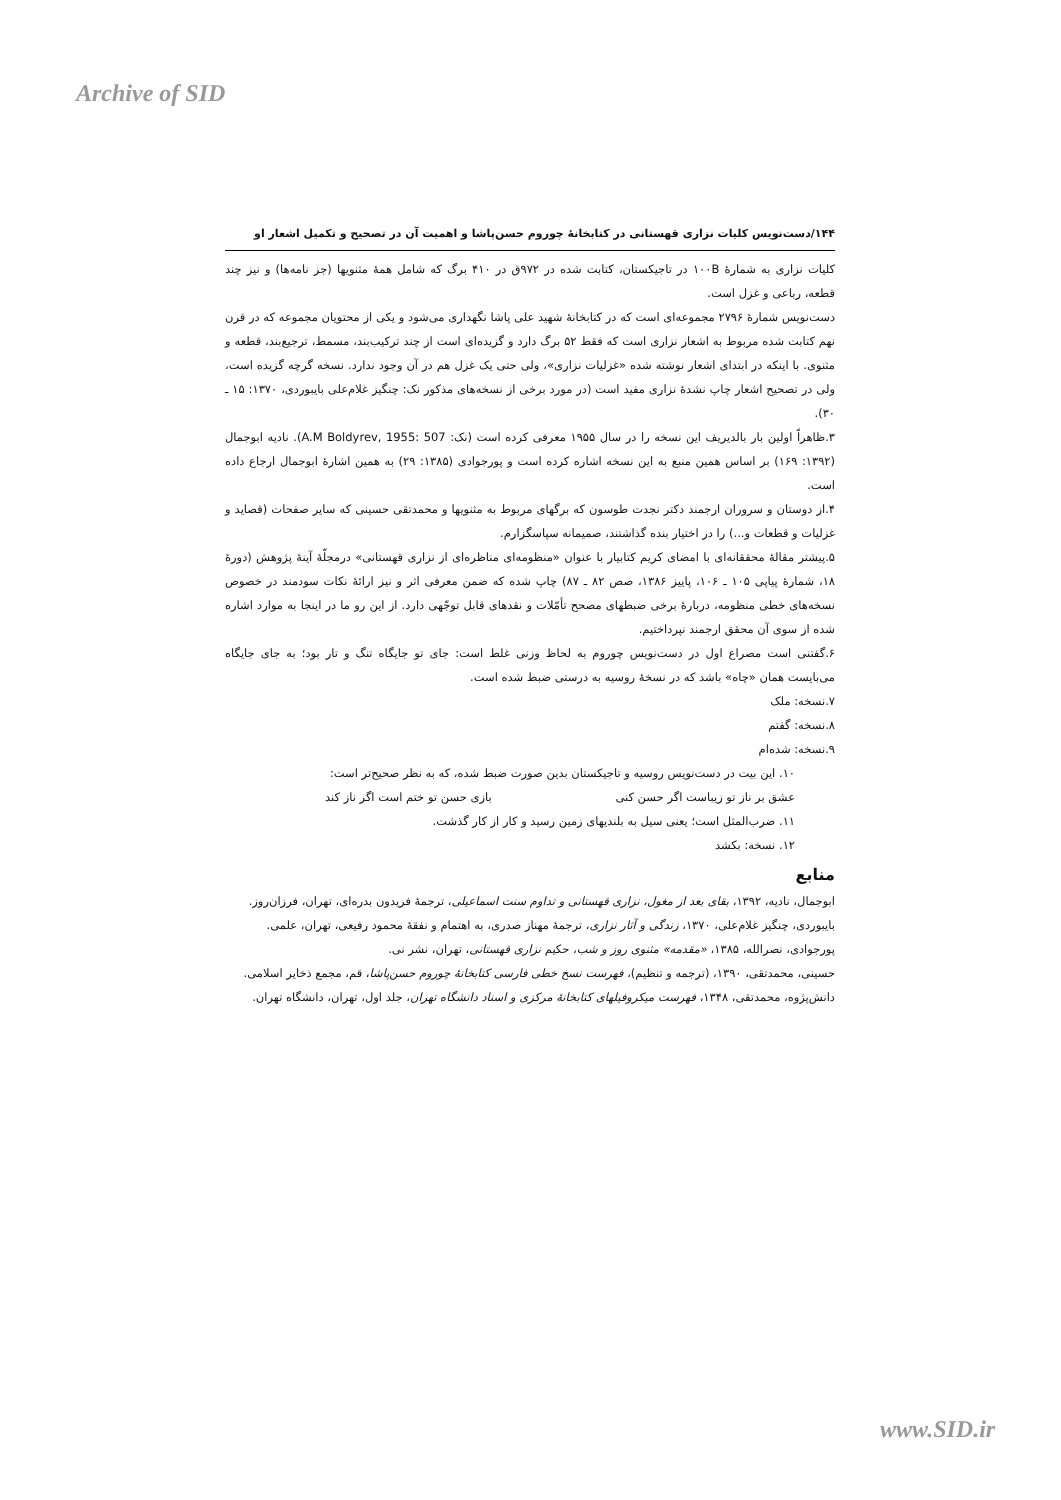Archive of SID
۱۴۴/دست‌نویس کلیات نزاری قهستانی در کتابخانهٔ چوروم حسن‌پاشا و اهمیت آن در تصحیح و تکمیل اشعار او
کلیات نزاری به شمارهٔ ۱۰۰B در تاجیکستان، کتابت شده در ۹۷۲ق در ۴۱۰ برگ که شامل همهٔ مثنویها (جز نامه‌ها) و نیز چند قطعه، رباعی و غزل است.
دست‌نویس شمارهٔ ۲۷۹۶ مجموعه‌ای است که در کتابخانهٔ شهید علی پاشا نگهداری می‌شود و یکی از محتویان مجموعه که در قرن نهم کتابت شده مربوط به اشعار نزاری است که فقط ۵۲ برگ دارد و گزیده‌ای است از چند ترکیب‌بند، مسمط، ترجیع‌بند، قطعه و مثنوی. با اینکه در ابتدای اشعار نوشته شده «غزلیات نزاری»، ولی حتی یک غزل هم در آن وجود ندارد. نسخه گرچه گزیده است، ولی در تصحیح اشعار چاپ نشدهٔ نزاری مفید است (در مورد برخی از نسخه‌های مذکور نک: چنگیز غلام‌علی بایبوردی، ۱۳۷۰: ۱۵ ـ ۳۰).
۳.ظاهراً اولین بار بالدیریف این نسخه را در سال ۱۹۵۵ معرفی کرده است (نک: A.M Boldyrev, 1955: 507). نادیه ابوجمال (۱۳۹۲: ۱۶۹) بر اساس همین منبع به این نسخه اشاره کرده است و پورجوادی (۱۳۸۵: ۲۹) به همین اشارهٔ ابوجمال ارجاع داده است.
۴.از دوستان و سروران ارجمند دکتر نجدت طوسون که برگهای مربوط به مثنویها و محمدتقی حسینی که سایر صفحات (قصاید و غزلیات و قطعات و...) را در اختیار بنده گذاشتند، صمیمانه سپاسگزارم.
۵.پیشتر مقالهٔ محققانه‌ای با امضای کریم کتابیار با عنوان «منظومه‌ای مناظره‌ای از نزاری قهستانی» درمجلّهٔ آینهٔ پژوهش (دورهٔ ۱۸، شمارهٔ پیاپی ۱۰۵ ـ ۱۰۶، پاییز ۱۳۸۶، صص ۸۲ ـ ۸۷) چاپ شده که ضمن معرفی اثر و نیز ارائهٔ نکات سودمند در خصوص نسخه‌های خطی منظومه، دربارهٔ برخی ضبطهای مصحح تأمّلات و نقدهای قابل توجّهی دارد. از این رو ما در اینجا به موارد اشاره شده از سوی آن محقق ارجمند نپرداختیم.
۶.گفتنی است مصراع اول در دست‌نویس چوروم به لحاظ وزنی غلط است: جای تو جایگاه تنگ و تار بود؛ به جای جایگاه می‌بایست همان «چاه» باشد که در نسخهٔ روسیه به درستی ضبط شده است.
۷.نسخه: ملک
۸.نسخه: گفتم
۹.نسخه: شده‌ام
۱۰. این بیت در دست‌نویس روسیه و تاجیکستان بدین صورت ضبط شده، که به نظر صحیح‌تر است:
عشق بر ناز تو زیباست اگر حسن کنی بازی حسن تو ختم است اگر ناز کند
۱۱. ضرب‌المثل است؛ یعنی سیل به بلندیهای زمین رسید و کار از کار گذشت.
۱۲. نسخه: بکشد
منابع
ابوجمال، نادیه، ۱۳۹۲، بقای بعد از مغول، نزاری قهستانی و تداوم سنت اسماعیلی، ترجمهٔ فریدون بدره‌ای، تهران، فرزان‌روز.
بایبوردی، چنگیز غلام‌علی، ۱۳۷۰، زندگی و آثار نزاری، ترجمهٔ مهناز صدری، به اهتمام و نفقهٔ محمود رفیعی، تهران، علمی.
پورجوادی، نصرالله، ۱۳۸۵، «مقدمه» مثنوی روز و شب، حکیم نزاری قهستانی، تهران، نشر نی.
حسینی، محمدتقی، ۱۳۹۰، (ترجمه و تنظیم)، فهرست نسخ خطی فارسی کتابخانهٔ چوروم حسن‌پاشا، قم، مجمع ذخایر اسلامی.
دانش‌پژوه، محمدتقی، ۱۳۴۸، فهرست میکروفیلهای کتابخانهٔ مرکزی و اسناد دانشگاه تهران، جلد اول، تهران، دانشگاه تهران.
www.SID.ir